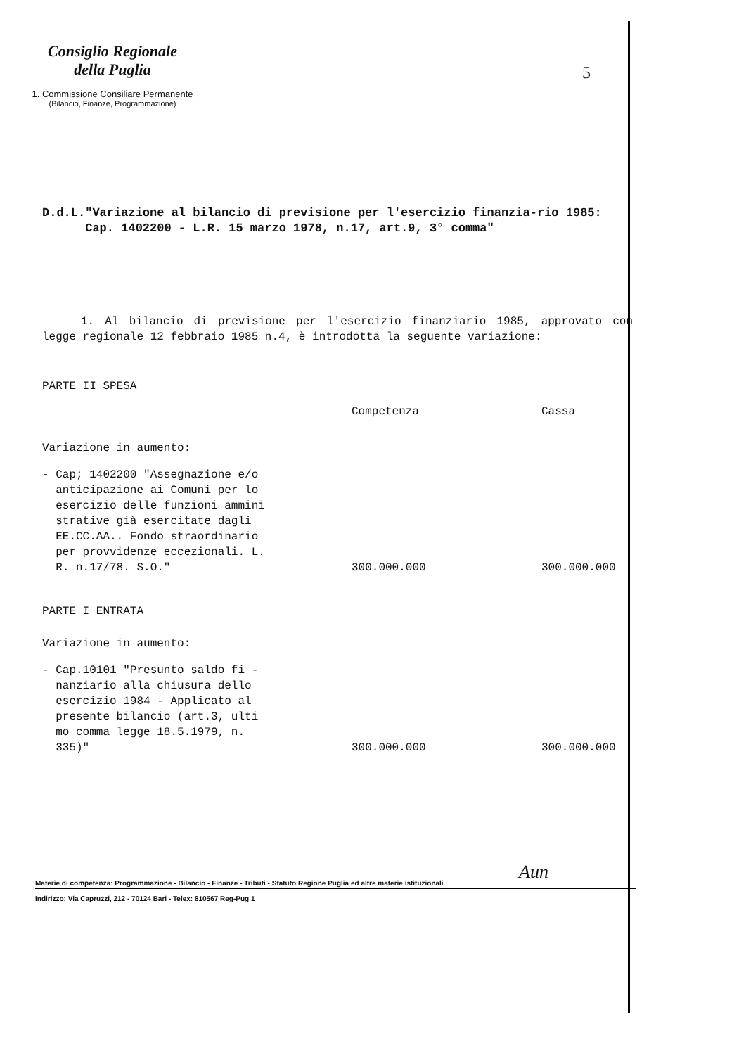Consiglio Regionale
della Puglia
1. Commissione Consiliare Permanente
(Bilancio, Finanze, Programmazione)
5
D.d.L. "Variazione al bilancio di previsione per l'esercizio finanzia-rio 1985: Cap. 1402200 - L.R. 15 marzo 1978, n.17, art.9, 3° comma"
1. Al bilancio di previsione per l'esercizio finanziario 1985, approvato con legge regionale 12 febbraio 1985 n.4, è introdotta la seguente variazione:
PARTE II SPESA
| | Competenza | Cassa |
| Variazione in aumento: | | |
| - Cap; 1402200 "Assegnazione e/o anticipazione ai Comuni per lo esercizio delle funzioni ammini strative già esercitate dagli EE.CC.AA.. Fondo straordinario per provvidenze eccezionali. L. R. n.17/78. S.O." | 300.000.000 | 300.000.000 |
| PARTE I ENTRATA | | |
| Variazione in aumento: | | |
| - Cap.10101 "Presunto saldo fi - nanziario alla chiusura dello esercizio 1984 - Applicato al presente bilancio (art.3, ulti mo comma legge 18.5.1979, n. 335)" | 300.000.000 | 300.000.000 |
Aun
Materie di competenza: Programmazione - Bilancio - Finanze - Tributi - Statuto Regione Puglia ed altre materie istituzionali
Indirizzo: Via Capruzzi, 212 - 70124 Bari - Telex: 810567 Reg-Pug 1